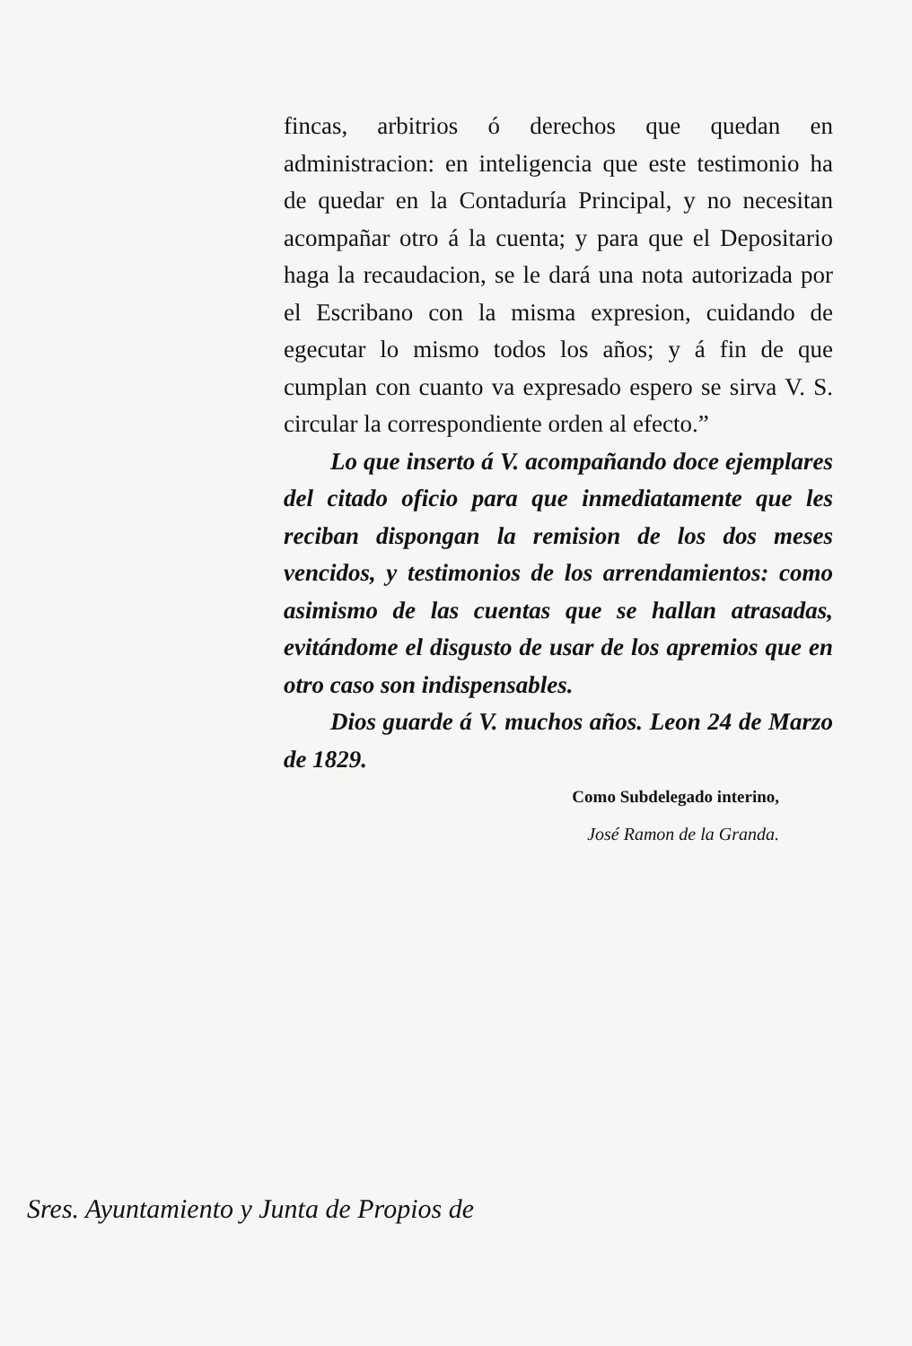fincas, arbitrios ó derechos que quedan en administracion: en inteligencia que este testimonio ha de quedar en la Contaduría Principal, y no necesitan acompañar otro á la cuenta; y para que el Depositario haga la recaudacion, se le dará una nota autorizada por el Escribano con la misma expresion, cuidando de egecutar lo mismo todos los años; y á fin de que cumplan con cuanto va expresado espero se sirva V. S. circular la correspondiente orden al efecto.”
Lo que inserto á V. acompañando doce ejemplares del citado oficio para que inmediatamente que les reciban dispongan la remision de los dos meses vencidos, y testimonios de los arrendamientos: como asimismo de las cuentas que se hallan atrasadas, evitándome el disgusto de usar de los apremios que en otro caso son indispensables.
Dios guarde á V. muchos años. Leon 24 de Marzo de 1829.
Como Subdelegado interino,
José Ramon de la Granda.
Sres. Ayuntamiento y Junta de Propios de